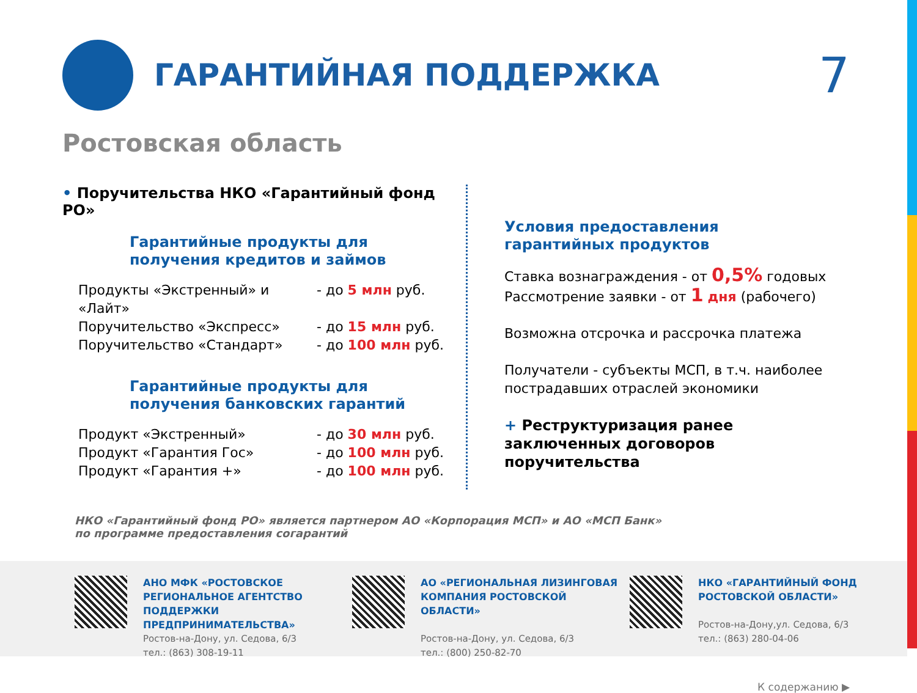ГАРАНТИЙНАЯ ПОДДЕРЖКА
7
Ростовская область
• Поручительства НКО «Гарантийный фонд РО»
Гарантийные продукты для
получения кредитов и займов
Продукты «Экстренный» и «Лайт» - до 5 млн руб.
Поручительство «Экспресс» - до 15 млн руб.
Поручительство «Стандарт» - до 100 млн руб.
Гарантийные продукты для
получения банковских гарантий
Продукт «Экстренный» - до 30 млн руб.
Продукт «Гарантия Гос» - до 100 млн руб.
Продукт «Гарантия +» - до 100 млн руб.
Условия предоставления
гарантийных продуктов
Ставка вознаграждения - от 0,5% годовых
Рассмотрение заявки - от 1 дня (рабочего)
Возможна отсрочка и рассрочка платежа
Получатели - субъекты МСП, в т.ч. наиболее пострадавших отраслей экономики
+ Реструктуризация ранее заключенных договоров поручительства
НКО «Гарантийный фонд РО» является партнером АО «Корпорация МСП» и АО «МСП Банк»
по программе предоставления согарантий
АНО МФК «РОСТОВСКОЕ РЕГИОНАЛЬНОЕ АГЕНТСТВО ПОДДЕРЖКИ ПРЕДПРИНИМАТЕЛЬСТВА»
Ростов-на-Дону, ул. Седова, 6/3
тел.: (863) 308-19-11
АО «РЕГИОНАЛЬНАЯ ЛИЗИНГОВАЯ КОМПАНИЯ РОСТОВСКОЙ ОБЛАСТИ»
Ростов-на-Дону, ул. Седова, 6/3
тел.: (800) 250-82-70
НКО «ГАРАНТИЙНЫЙ ФОНД РОСТОВСКОЙ ОБЛАСТИ»
Ростов-на-Дону,ул. Седова, 6/3
тел.: (863) 280-04-06
К содержанию ▶